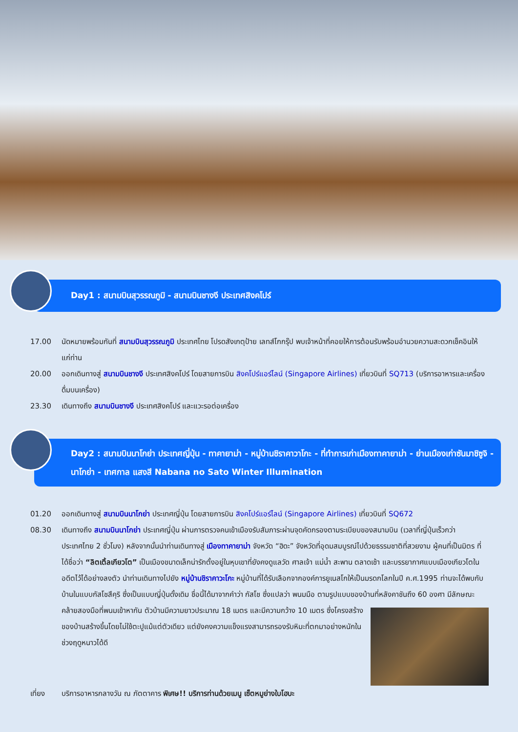Day1 : สนามบินสุวรรณภูมิ - สนามบินชางงี ประเทศสิงคโปร์
17.00 นัดหมายพร้อมกันที่ สนามบินสุวรรณภูมิ ประเทศไทย โปรดสังเกตุป้าย เลทส์โกกรุ๊ป พบเจ้าหน้าที่คอยให้การต้อนรับพร้อมอำนวยความสะดวกเช็คอินให้แก่ท่าน
20.00 ออกเดินทางสู่ สนามบินชางงี ประเทศสิงคโปร์ โดยสายการบิน สิงคโปร์แอร์ไลน์ (Singapore Airlines) เที่ยวบินที่ SQ713 (บริการอาหารและเครื่องดื่มบนเครื่อง)
23.30 เดินทางถึง สนามบินชางงี ประเทศสิงคโปร์ และแวะรอต่อเครื่อง
Day2 : สนามบินนาโกย่า ประเทศญี่ปุ่น - ทาคายาม่า - หมู่บ้านชิราคาวาโกะ - ที่ทำการเก่าเมืองทาคายาม่า - ย่านเมืองเก่าซันมาชิซูจิ - นาโกย่า - เทศกาล แสงสี Nabana no Sato Winter Illumination
01.20 ออกเดินทางสู่ สนามบินนาโกย่า ประเทศญี่ปุ่น โดยสายการบิน สิงคโปร์แอร์ไลน์ (Singapore Airlines) เที่ยวบินที่ SQ672
08.30 เดินทางถึง สนามบินนาโกย่า ประเทศญี่ปุ่น ผ่านการตรวจคนเข้าเมืองรับสัมภาระผ่านจุดคัดกรองตามระเบียบของสนามบิน (เวลาที่ญี่ปุ่นเร็วกว่าประเทศไทย 2 ชั่วโมง) หลังจากนั้นนำท่านเดินทางสู่ เมืองทาคายาม่า จังหวัด “ฮิดะ” จังหวัดที่อุดมสมบูรณ์ไปด้วยธรรมชาติที่สวยงาม ผู้คนที่เป็นมิตร ที่ได้ชื่อว่า “ลิตเติ้ลเกียวโต” เป็นเมืองขนาดเล็กน่ารักตั้งอยู่ในหุบเขาที่ยังคงดูแลวัด ศาลเจ้า แม่น้ำ สะพาน ตลาดเช้า และบรรยากาศแบบเมืองเกียวโตในอดีตไว้ได้อย่างลงตัว นำท่านเดินทางไปยัง หมู่บ้านชิราคาวะโกะ หมู่บ้านที่ได้รับเลือกจากองค์การยูเนสโกให้เป็นมรดกโลกในปี ค.ศ.1995 ท่านจะได้พบกับบ้านในแบบกัสโชสึคุริ ซึ่งเป็นแบบญี่ปุ่นดั้งเดิม ชื่อนี้ได้มาจากคำว่า กัสโช ซึ่งแปลว่า พนมมือ ตามรูปแบบของบ้านที่หลังคาชันถึง 60 องศา มีลักษณะคล้ายสองมือที่พนมเข้าหากัน ตัวบ้านมีความ
ยาวประมาณ 18 เมตร และมีความกว้าง 10 เมตร ซึ่งโครงสร้างของบ้านสร้างขึ้นโดยไม่ใช้ตะปูแม้แต่ตัวเดียว แต่ยังคงความแข็งแรงสามารถรองรับหิมะที่ตกมาอย่างหนักในช่วงฤดูหนาวได้ดี
เที่ยง บริการอาหารกลางวัน ณ ภัตตาคาร พิเศษ!! บริการท่านด้วยเมนู เซ็ตหมูย่างใบโฮบะ